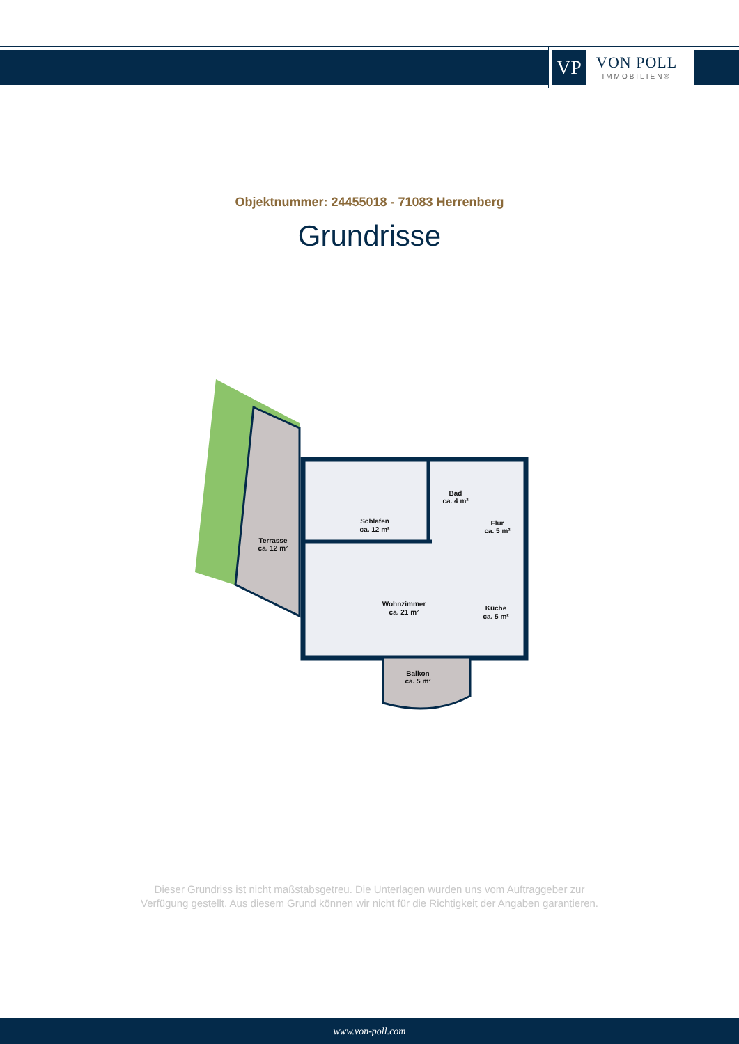VP
VON POLL
IMMOBILIEN®
Objektnummer: 24455018 - 71083 Herrenberg
Grundrisse
Schlafen
ca. 12 m²
Bad
ca. 4 m²
Flur
ca. 5 m²
Terrasse
ca. 12 m²
Wohnzimmer
ca. 21 m²
Küche
ca. 5 m²
Balkon
ca. 5 m²
Dieser Grundriss ist nicht maßstabsgetreu. Die Unterlagen wurden uns vom Auftraggeber zur Verfügung gestellt. Aus diesem Grund können wir nicht für die Richtigkeit der Angaben garantieren.
www.von-poll.com